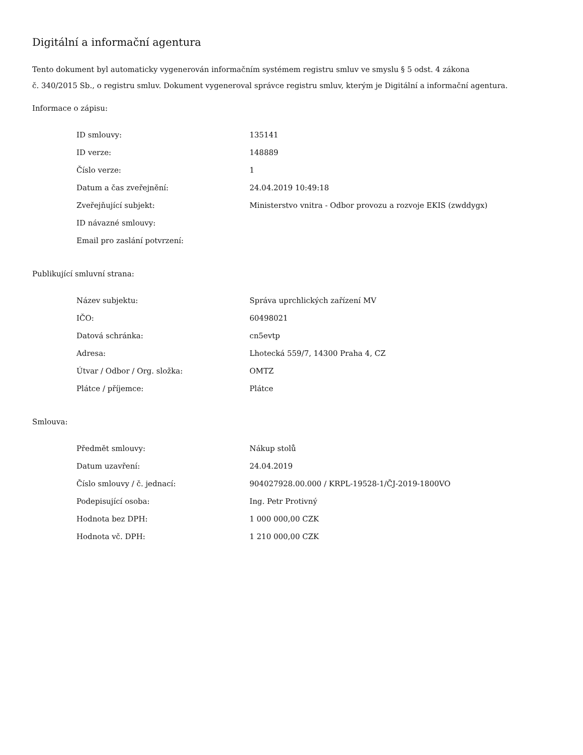Digitální a informační agentura
Tento dokument byl automaticky vygenerován informačním systémem registru smluv ve smyslu § 5 odst. 4 zákona
č. 340/2015 Sb., o registru smluv. Dokument vygeneroval správce registru smluv, kterým je Digitální a informační agentura.
Informace o zápisu:
| ID smlouvy: | 135141 |
| ID verze: | 148889 |
| Číslo verze: | 1 |
| Datum a čas zveřejnění: | 24.04.2019 10:49:18 |
| Zveřejňující subjekt: | Ministerstvo vnitra - Odbor provozu a rozvoje EKIS (zwddygx) |
| ID návazné smlouvy: | |
| Email pro zaslání potvrzení: | |
Publikující smluvní strana:
| Název subjektu: | Správa uprchlických zařízení MV |
| IČO: | 60498021 |
| Datová schránka: | cn5evtp |
| Adresa: | Lhotecká 559/7, 14300 Praha 4, CZ |
| Útvar / Odbor / Org. složka: | OMTZ |
| Plátce / příjemce: | Plátce |
Smlouva:
| Předmět smlouvy: | Nákup stolů |
| Datum uzavření: | 24.04.2019 |
| Číslo smlouvy / č. jednací: | 904027928.00.000 / KRPL-19528-1/ČJ-2019-1800VO |
| Podepisující osoba: | Ing. Petr Protivný |
| Hodnota bez DPH: | 1 000 000,00 CZK |
| Hodnota vč. DPH: | 1 210 000,00 CZK |